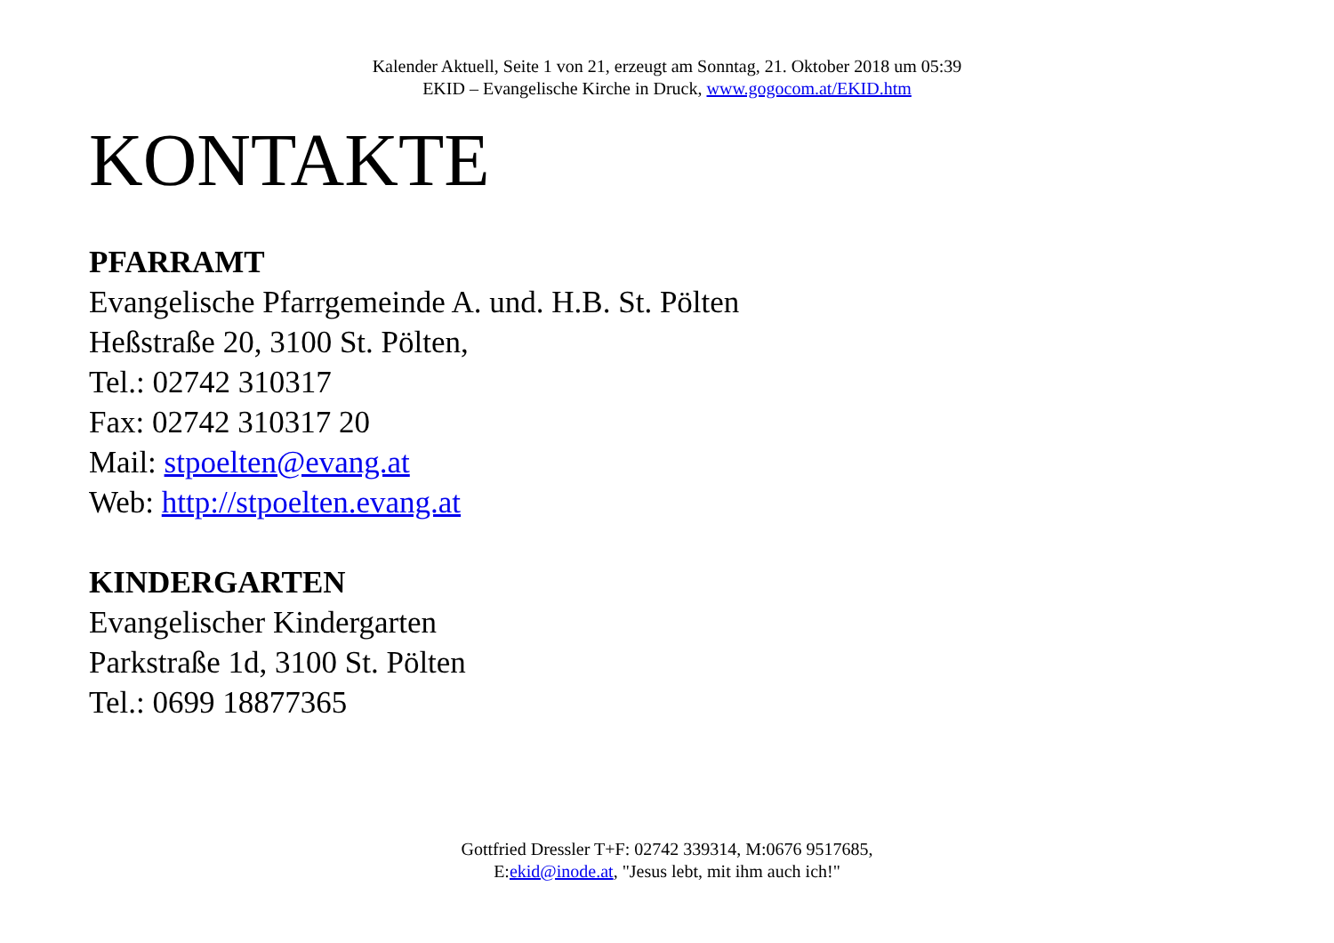Kalender Aktuell, Seite 1 von 21, erzeugt am Sonntag, 21. Oktober 2018 um 05:39
EKID – Evangelische Kirche in Druck, www.gogocom.at/EKID.htm
KONTAKTE
PFARRAMT
Evangelische Pfarrgemeinde A. und. H.B. St. Pölten
Heßstraße 20, 3100 St. Pölten,
Tel.: 02742 310317
Fax: 02742 310317 20
Mail: stpoelten@evang.at
Web: http://stpoelten.evang.at
KINDERGARTEN
Evangelischer Kindergarten
Parkstraße 1d, 3100 St. Pölten
Tel.: 0699 18877365
Gottfried Dressler T+F: 02742 339314, M:0676 9517685,
E:ekid@inode.at, "Jesus lebt, mit ihm auch ich!"